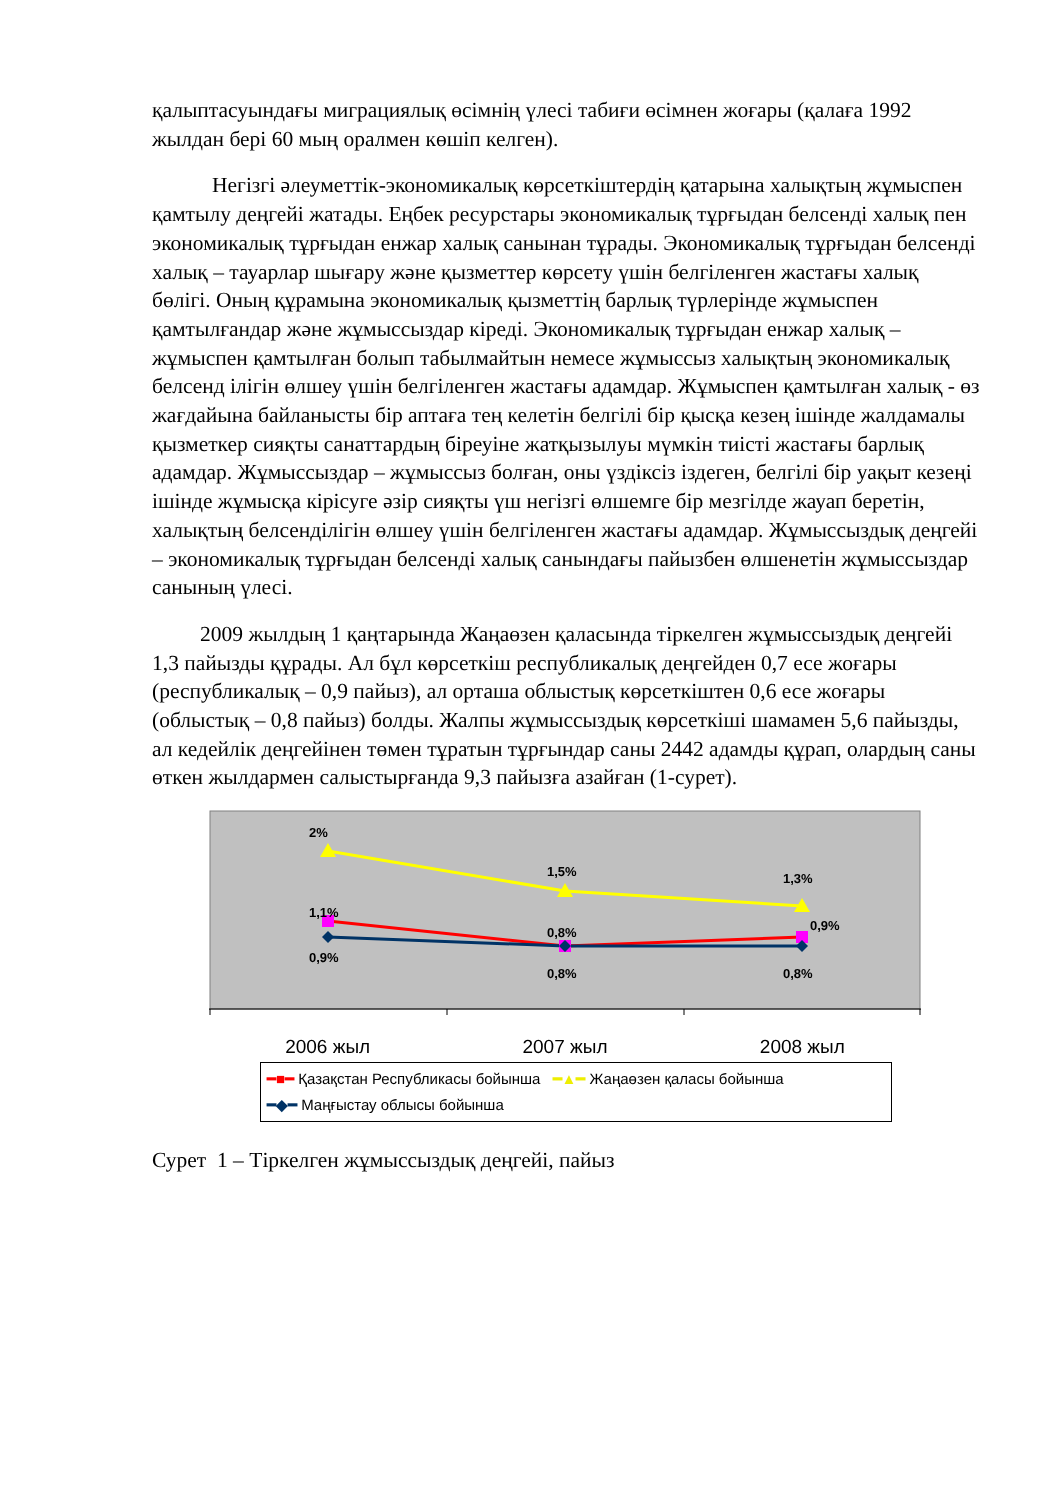қалыптасуындағы миграциялық өсімнің үлесі табиғи өсімнен жоғары (қалаға 1992 жылдан бері 60 мың оралмен көшіп келген).
Негізгі әлеуметтік-экономикалық көрсеткіштердің қатарына халықтың жұмыспен қамтылу деңгейі жатады. Еңбек ресурстары экономикалық тұрғыдан белсенді халық пен экономикалық тұрғыдан енжар халық санынан тұрады. Экономикалық тұрғыдан белсенді халық – тауарлар шығару және қызметтер көрсету үшін белгіленген жастағы халық бөлігі. Оның құрамына экономикалық қызметтің барлық түрлерінде жұмыспен қамтылғандар және жұмыссыздар кіреді. Экономикалық тұрғыдан енжар халық – жұмыспен қамтылған болып табылмайтын немесе жұмыссыз халықтың экономикалық белсенд ілігін өлшеу үшін белгіленген жастағы адамдар. Жұмыспен қамтылған халық - өз жағдайына байланысты бір аптаға тең келетін белгілі бір қысқа кезең ішінде жалдамалы қызметкер сияқты санаттардың біреуіне жатқызылуы мүмкін тиісті жастағы барлық адамдар. Жұмыссыздар – жұмыссыз болған, оны үздіксіз іздеген, белгілі бір уақыт кезеңі ішінде жұмысқа кірісуге әзір сияқты үш негізгі өлшемге бір мезгілде жауап беретін, халықтың белсенділігін өлшеу үшін белгіленген жастағы адамдар. Жұмыссыздық деңгейі – экономикалық тұрғыдан белсенді халық санындағы пайызбен өлшенетін жұмыссыздар санының үлесі.
2009 жылдың 1 қаңтарында Жаңаөзен қаласында тіркелген жұмыссыздық деңгейі 1,3 пайызды құрады. Ал бұл көрсеткіш республикалық деңгейден 0,7 есе жоғары (республикалық – 0,9 пайыз), ал орташа облыстық көрсеткіштен 0,6 есе жоғары (облыстық – 0,8 пайыз) болды. Жалпы жұмыссыздық көрсеткіші шамамен 5,6 пайызды, ал кедейлік деңгейінен төмен тұратын тұрғындар саны 2442 адамды құрап, олардың саны өткен жылдармен салыстырғанда 9,3 пайызға азайған (1-сурет).
2%
1,5%
1,3%
1,1%
0,8%
0,9%
0,9%
0,8%
0,8%
2006 жыл 2007 жыл 2008 жыл
━■━ Қазақстан Республикасы бойынша ━▲━ Жаңаөзен қаласы бойынша
━◆━ Маңғыстау облысы бойынша
Сурет 1 – Тіркелген жұмыссыздық деңгейі, пайыз